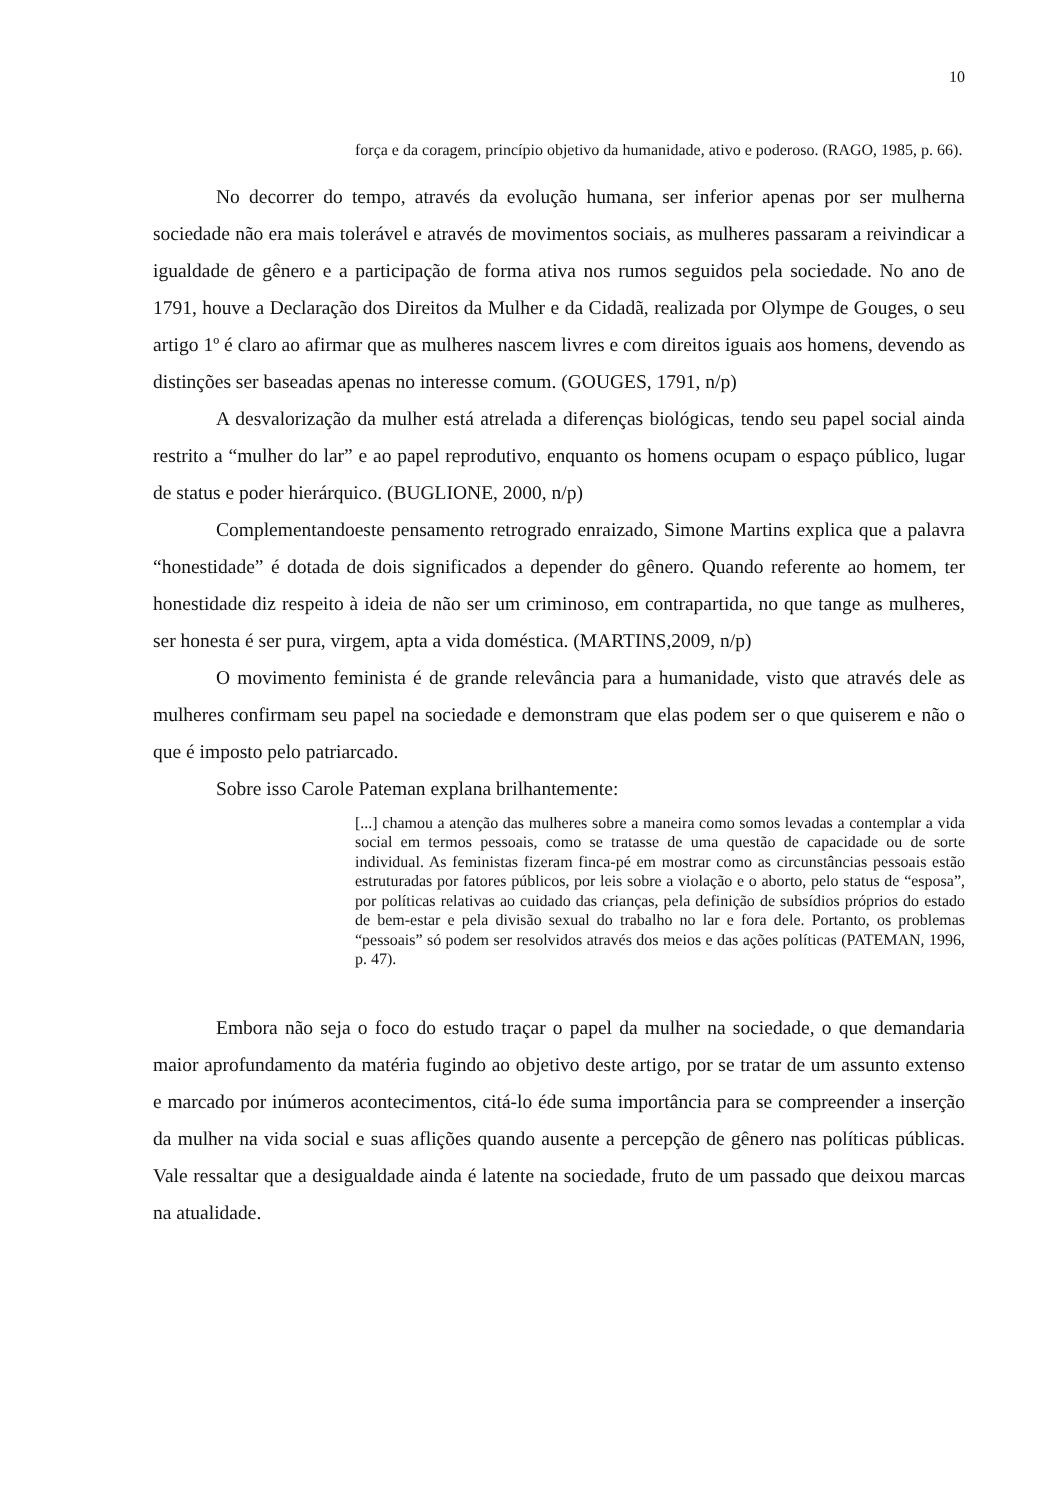10
força e da coragem, princípio objetivo da humanidade, ativo e poderoso. (RAGO, 1985, p. 66).
No decorrer do tempo, através da evolução humana, ser inferior apenas por ser mulherna sociedade não era mais tolerável e através de movimentos sociais, as mulheres passaram a reivindicar a igualdade de gênero e a participação de forma ativa nos rumos seguidos pela sociedade. No ano de 1791, houve a Declaração dos Direitos da Mulher e da Cidadã, realizada por Olympe de Gouges, o seu artigo 1º é claro ao afirmar que as mulheres nascem livres e com direitos iguais aos homens, devendo as distinções ser baseadas apenas no interesse comum. (GOUGES, 1791, n/p)
A desvalorização da mulher está atrelada a diferenças biológicas, tendo seu papel social ainda restrito a “mulher do lar” e ao papel reprodutivo, enquanto os homens ocupam o espaço público, lugar de status e poder hierárquico. (BUGLIONE, 2000, n/p)
Complementandoeste pensamento retrogrado enraizado, Simone Martins explica que a palavra “honestidade” é dotada de dois significados a depender do gênero. Quando referente ao homem, ter honestidade diz respeito à ideia de não ser um criminoso, em contrapartida, no que tange as mulheres, ser honesta é ser pura, virgem, apta a vida doméstica. (MARTINS,2009, n/p)
O movimento feminista é de grande relevância para a humanidade, visto que através dele as mulheres confirmam seu papel na sociedade e demonstram que elas podem ser o que quiserem e não o que é imposto pelo patriarcado.
Sobre isso Carole Pateman explana brilhantemente:
[...] chamou a atenção das mulheres sobre a maneira como somos levadas a contemplar a vida social em termos pessoais, como se tratasse de uma questão de capacidade ou de sorte individual. As feministas fizeram finca-pé em mostrar como as circunstâncias pessoais estão estruturadas por fatores públicos, por leis sobre a violação e o aborto, pelo status de “esposa”, por políticas relativas ao cuidado das crianças, pela definição de subsídios próprios do estado de bem-estar e pela divisão sexual do trabalho no lar e fora dele. Portanto, os problemas “pessoais” só podem ser resolvidos através dos meios e das ações políticas (PATEMAN, 1996, p. 47).
Embora não seja o foco do estudo traçar o papel da mulher na sociedade, o que demandaria maior aprofundamento da matéria fugindo ao objetivo deste artigo, por se tratar de um assunto extenso e marcado por inúmeros acontecimentos, citá-lo éde suma importância para se compreender a inserção da mulher na vida social e suas aflições quando ausente a percepção de gênero nas políticas públicas. Vale ressaltar que a desigualdade ainda é latente na sociedade, fruto de um passado que deixou marcas na atualidade.